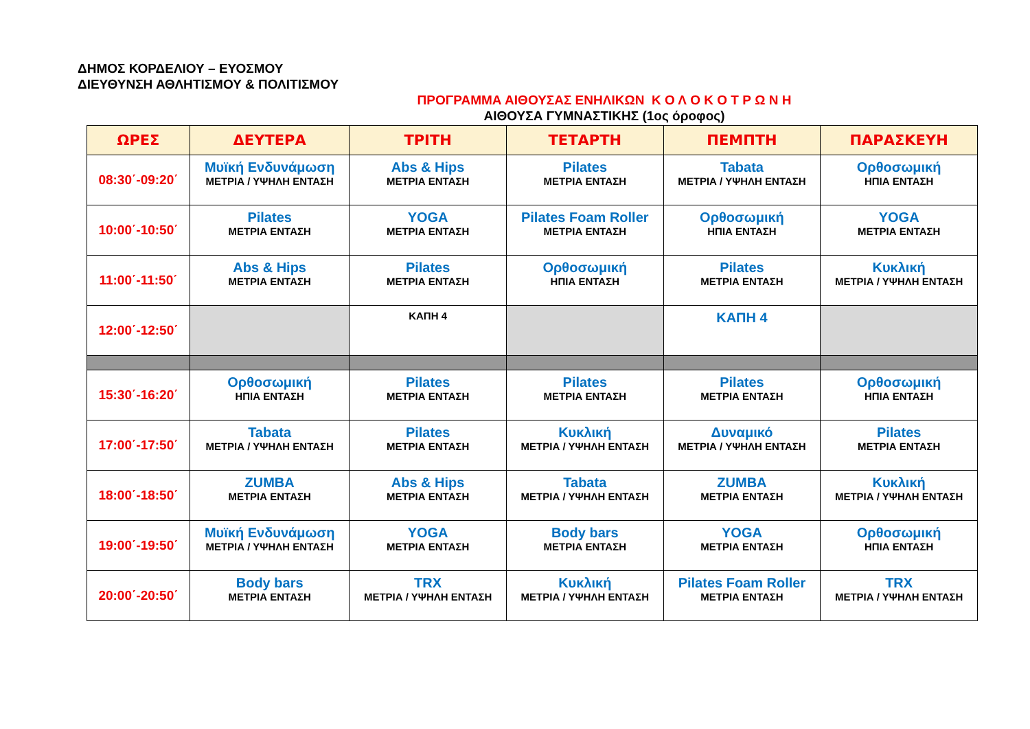ΔΗΜΟΣ ΚΟΡΔΕΛΙΟΥ – ΕΥΟΣΜΟΥ
ΔΙΕΥΘΥΝΣΗ ΑΘΛΗΤΙΣΜΟΥ & ΠΟΛΙΤΙΣΜΟΥ
ΠΡΟΓΡΑΜΜΑ ΑΙΘΟΥΣΑΣ ΕΝΗΛΙΚΩΝ Κ Ο Λ Ο Κ Ο Τ Ρ Ω Ν Η
ΑΙΘΟΥΣΑ ΓΥΜΝΑΣΤΙΚΗΣ (1ος όροφος)
| ΩΡΕΣ | ΔΕΥΤΕΡΑ | ΤΡΙΤΗ | ΤΕΤΑΡΤΗ | ΠΕΜΠΤΗ | ΠΑΡΑΣΚΕΥΗ |
| --- | --- | --- | --- | --- | --- |
| 08:30΄-09:20΄ | Μυϊκή Ενδυνάμωση ΜΕΤΡΙΑ / ΥΨΗΛΗ ΕΝΤΑΣΗ | Abs & Hips ΜΕΤΡΙΑ ΕΝΤΑΣΗ | Pilates ΜΕΤΡΙΑ ΕΝΤΑΣΗ | Tabata ΜΕΤΡΙΑ / ΥΨΗΛΗ ΕΝΤΑΣΗ | Ορθοσωμική ΗΠΙΑ ΕΝΤΑΣΗ |
| 10:00΄-10:50΄ | Pilates ΜΕΤΡΙΑ ΕΝΤΑΣΗ | YOGA ΜΕΤΡΙΑ ΕΝΤΑΣΗ | Pilates Foam Roller ΜΕΤΡΙΑ ΕΝΤΑΣΗ | Ορθοσωμική ΗΠΙΑ ΕΝΤΑΣΗ | YOGA ΜΕΤΡΙΑ ΕΝΤΑΣΗ |
| 11:00΄-11:50΄ | Abs & Hips ΜΕΤΡΙΑ ΕΝΤΑΣΗ | Pilates ΜΕΤΡΙΑ ΕΝΤΑΣΗ | Ορθοσωμική ΗΠΙΑ ΕΝΤΑΣΗ | Pilates ΜΕΤΡΙΑ ΕΝΤΑΣΗ | Κυκλική ΜΕΤΡΙΑ / ΥΨΗΛΗ ΕΝΤΑΣΗ |
| 12:00΄-12:50΄ | | ΚΑΠΗ 4 | | ΚΑΠΗ 4 | |
| 15:30΄-16:20΄ | Ορθοσωμική ΗΠΙΑ ΕΝΤΑΣΗ | Pilates ΜΕΤΡΙΑ ΕΝΤΑΣΗ | Pilates ΜΕΤΡΙΑ ΕΝΤΑΣΗ | Pilates ΜΕΤΡΙΑ ΕΝΤΑΣΗ | Ορθοσωμική ΗΠΙΑ ΕΝΤΑΣΗ |
| 17:00΄-17:50΄ | Tabata ΜΕΤΡΙΑ / ΥΨΗΛΗ ΕΝΤΑΣΗ | Pilates ΜΕΤΡΙΑ ΕΝΤΑΣΗ | Κυκλική ΜΕΤΡΙΑ / ΥΨΗΛΗ ΕΝΤΑΣΗ | Δυναμικό ΜΕΤΡΙΑ / ΥΨΗΛΗ ΕΝΤΑΣΗ | Pilates ΜΕΤΡΙΑ ΕΝΤΑΣΗ |
| 18:00΄-18:50΄ | ZUMBA ΜΕΤΡΙΑ ΕΝΤΑΣΗ | Abs & Hips ΜΕΤΡΙΑ ΕΝΤΑΣΗ | Tabata ΜΕΤΡΙΑ / ΥΨΗΛΗ ΕΝΤΑΣΗ | ZUMBA ΜΕΤΡΙΑ ΕΝΤΑΣΗ | Κυκλική ΜΕΤΡΙΑ / ΥΨΗΛΗ ΕΝΤΑΣΗ |
| 19:00΄-19:50΄ | Μυϊκή Ενδυνάμωση ΜΕΤΡΙΑ / ΥΨΗΛΗ ΕΝΤΑΣΗ | YOGA ΜΕΤΡΙΑ ΕΝΤΑΣΗ | Body bars ΜΕΤΡΙΑ ΕΝΤΑΣΗ | YOGA ΜΕΤΡΙΑ ΕΝΤΑΣΗ | Ορθοσωμική ΗΠΙΑ ΕΝΤΑΣΗ |
| 20:00΄-20:50΄ | Body bars ΜΕΤΡΙΑ ΕΝΤΑΣΗ | TRX ΜΕΤΡΙΑ / ΥΨΗΛΗ ΕΝΤΑΣΗ | Κυκλική ΜΕΤΡΙΑ / ΥΨΗΛΗ ΕΝΤΑΣΗ | Pilates Foam Roller ΜΕΤΡΙΑ ΕΝΤΑΣΗ | TRX ΜΕΤΡΙΑ / ΥΨΗΛΗ ΕΝΤΑΣΗ |